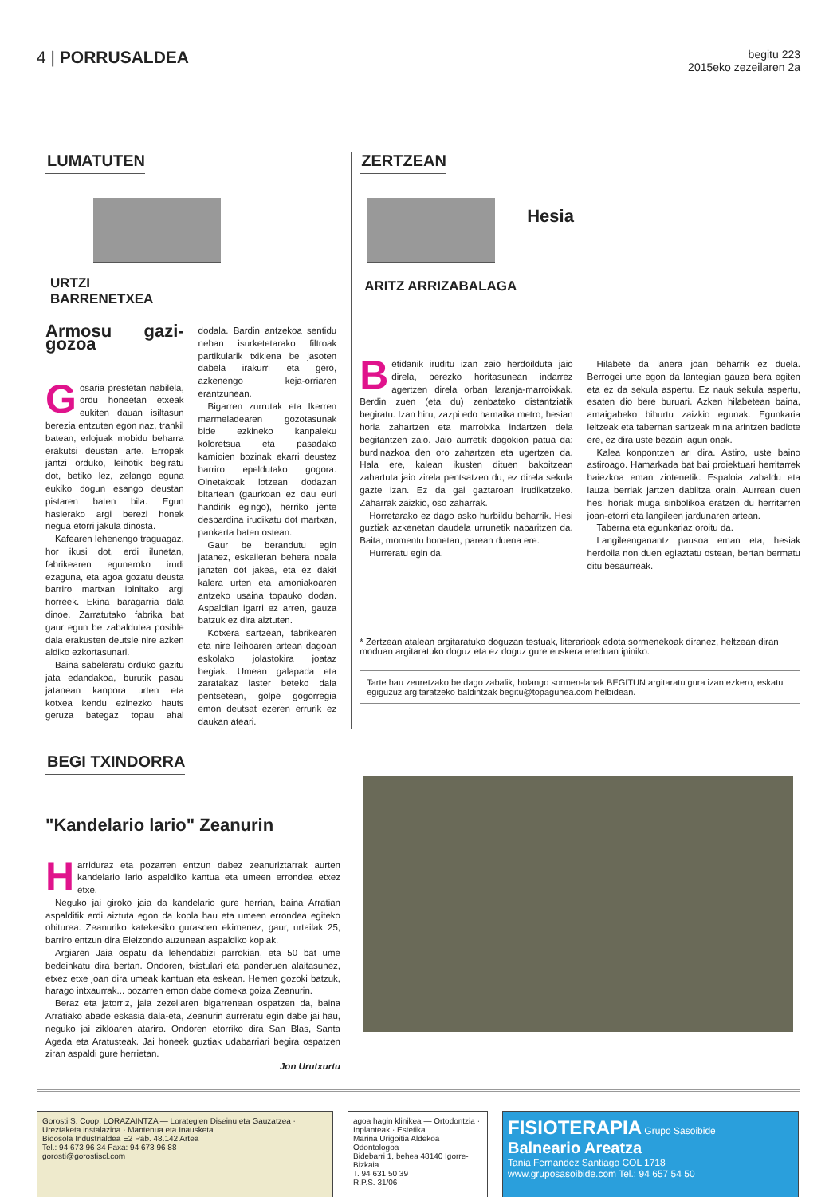4 | PORRUSALDEA
begitu 223
2015eko zezeilaren 2a
LUMATUTEN
URTZI
BARRENETXEA
Armosu gazi-gozoa
Gosaria prestetan nabilela, ordu honeetan etxeak eukiten dauan isiltasun berezia entzuten egon naz, trankil batean, erlojuak mobidu beharra erakutsi deustan arte. Erropak jantzi orduko, leihotik begiratu dot, betiko lez, zelango eguna eukiko dogun esango deustan pistaren baten bila. Egun hasierako argi berezi honek negua etorri jakula dinosta.
Kafearen lehenengo traguagaz, hor ikusi dot, erdi ilunetan, fabrikearen eguneroko irudi ezaguna, eta agoa gozatu deusta barriro martxan ipinitako argi horreek. Ekina baragarria dala dinoe. Zarratutako fabrika bat gaur egun be zabaldutea posible dala erakusten deutsie nire azken aldiko ezkortasunari.
Baina sabeleratu orduko gazitu jata edandakoa, burutik pasau jatanean kanpora urten eta kotxea kendu ezinezko hauts geruza bategaz topau ahal dodala. Bardin antzekoa sentidu neban isurketetarako filtroak partikularik txikiena be jasoten dabela irakurri eta gero, azkenengo keja-orriaren erantzunean.
Bigarren zurrutak eta Ikerren marmeladearen gozotasunak bide ezkineko kanpaleku koloretsua eta pasadako kamioien bozinak ekarri deustez barriro epeldutako gogora. Oinetakoak lotzean dodazan bitartean (gaurkoan ez dau euri handirik egingo), herriko jente desbardina irudikatu dot martxan, pankarta baten ostean.
Gaur be berandutu egin jatanez, eskaileran behera noala janzten dot jakea, eta ez dakit kalera urten eta amoniakoaren antzeko usaina topauko dodan. Aspaldian igarri ez arren, gauza batzuk ez dira aiztuten.
Kotxera sartzean, fabrikearen eta nire leihoaren artean dagoan eskolako jolastokira joataz begiak. Umean galapada eta zaratakaz laster beteko dala pentsetean, golpe gogorregia emon deutsat ezeren errurik ez daukan ateari.
ZERTZEAN
Hesia
ARITZ ARRIZABALAGA
Betidanik iruditu izan zaio herdoilduta jaio direla, berezko horitasunean indarrez agertzen direla orban laranja-marroixkak. Berdin zuen (eta du) zenbateko distantziatik begiratu. Izan hiru, zazpi edo hamaika metro, hesian horia zahartzen eta marroixka indartzen dela begitantzen zaio. Jaio aurretik dagokion patua da: burdinazkoa den oro zahartzen eta ugertzen da. Hala ere, kalean ikusten dituen bakoitzean zahartuta jaio zirela pentsatzen du, ez direla sekula gazte izan. Ez da gai gaztaroan irudikatzeko. Zaharrak zaizkio, oso zaharrak.
Horretarako ez dago asko hurbildu beharrik. Hesi guztiak azkenetan daudela urrunetik nabaritzen da. Baita, momentu honetan, parean duena ere.
Hurreratu egin da.
Hilabete da lanera joan beharrik ez duela. Berrogei urte egon da lantegian gauza bera egiten eta ez da sekula aspertu. Ez nauk sekula aspertu, esaten dio bere buruari. Azken hilabetean baina, amaigabeko bihurtu zaizkio egunak. Egunkaria leitzeak eta tabernan sartzeak mina arintzen badiote ere, ez dira uste bezain lagun onak.
Kalea konpontzen ari dira. Astiro, uste baino astiroago. Hamarkada bat bai proiektuari herritarrek baiezkoa eman ziotenetik. Espaloia zabaldu eta lauza berriak jartzen dabiltza orain. Aurrean duen hesi horiak muga sinbolikoa eratzen du herritarren joan-etorri eta langileen jardunaren artean.
Taberna eta egunkariaz oroitu da.
Langileenganantz pausoa eman eta, hesiak herdoila non duen egiaztatu ostean, bertan bermatu ditu besaurreak.
* Zertzean atalean argitaratuko doguzan testuak, literarioak edota sormenekoak diranez, heltzean diran moduan argitaratuko doguz eta ez doguz gure euskera ereduan ipiniko.
Tarte hau zeuretzako be dago zabalik, holango sormen-lanak BEGITUN argitaratu gura izan ezkero, eskatu egiguzuz argitaratzeko baldintzak begitu@topagunea.com helbidean.
BEGI TXINDORRA
"Kandelario lario" Zeanurin
Harriduraz eta pozarren entzun dabez zeanuriztarrak aurten kandelario lario aspaldiko kantua eta umeen errondea etxez etxe.
Neguko jai giroko jaia da kandelario gure herrian, baina Arratian aspalditik erdi aiztuta egon da kopla hau eta umeen errondea egiteko ohiturea. Zeanuriko katekesiko gurasoen ekimenez, gaur, urtailak 25, barriro entzun dira Eleizondo auzunean aspaldiko koplak.
Argiaren Jaia ospatu da lehendabizi parrokian, eta 50 bat ume bedeinkatu dira bertan. Ondoren, txistulari eta panderuen alaitasunez, etxez etxe joan dira umeak kantuan eta eskean. Hemen gozoki batzuk, harago intxaurrak... pozarren emon dabe domeka goiza Zeanurin.
Beraz eta jatorriz, jaia zezeilaren bigarrenean ospatzen da, baina Arratiako abade eskasia dala-eta, Zeanurin aurreratu egin dabe jai hau, neguko jai zikloaren atarira. Ondoren etorriko dira San Blas, Santa Ageda eta Aratusteak. Jai honeek guztiak udabarriari begira ospatzen ziran aspaldi gure herrietan.
Jon Urutxurtu
Gorosti S. Coop. LORAZAINTZA — Lorategien Diseinu eta Gauzatzea · Ureztaketa instalazioa · Mantenua eta Inausketa
Bidosola Industrialdea E2 Pab. 48.142 Artea
Tel.: 94 673 96 34 Faxa: 94 673 96 88
gorosti@gorostiscl.com
agoa hagin klinikea — Ortodontzia · Inplanteak · Estetika
Marina Urigoitia Aldekoa Odontologoa
Bidebarri 1, behea 48140 Igorre-Bizkaia
T. 94 631 50 39
R.P.S. 31/06
FISIOTERAPIA Grupo Sasoibide
Balneario Areatza
Tania Fernandez Santiago COL 1718
www.gruposasoibide.com Tel.: 94 657 54 50